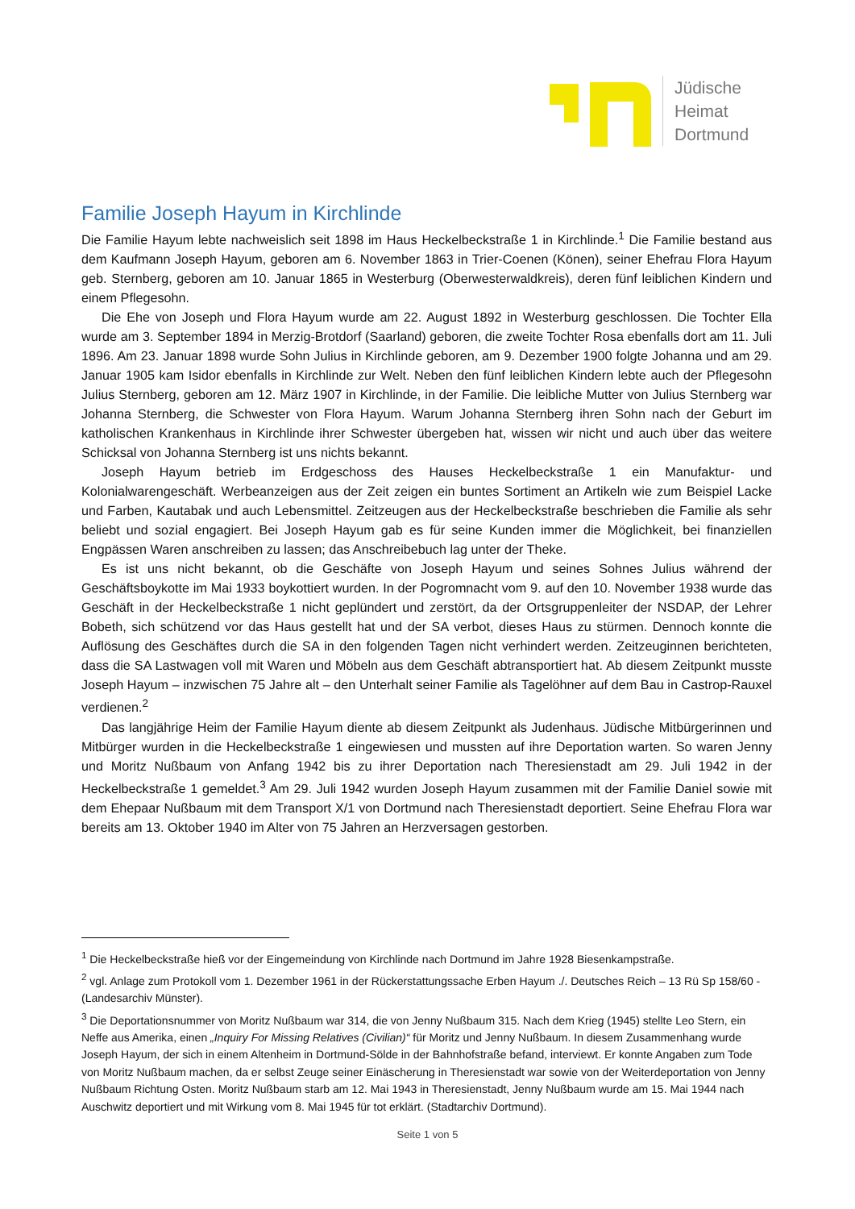Jüdische
Heimat
Dortmund
Familie Joseph Hayum in Kirchlinde
Die Familie Hayum lebte nachweislich seit 1898 im Haus Heckelbeckstraße 1 in Kirchlinde.<sup>1</sup> Die Familie bestand aus dem Kaufmann Joseph Hayum, geboren am 6. November 1863 in Trier-Coenen (Könen), seiner Ehefrau Flora Hayum geb. Sternberg, geboren am 10. Januar 1865 in Westerburg (Oberwesterwaldkreis), deren fünf leiblichen Kindern und einem Pflegesohn.
Die Ehe von Joseph und Flora Hayum wurde am 22. August 1892 in Westerburg geschlossen. Die Tochter Ella wurde am 3. September 1894 in Merzig-Brotdorf (Saarland) geboren, die zweite Tochter Rosa ebenfalls dort am 11. Juli 1896. Am 23. Januar 1898 wurde Sohn Julius in Kirchlinde geboren, am 9. Dezember 1900 folgte Johanna und am 29. Januar 1905 kam Isidor ebenfalls in Kirchlinde zur Welt. Neben den fünf leiblichen Kindern lebte auch der Pflegesohn Julius Sternberg, geboren am 12. März 1907 in Kirchlinde, in der Familie. Die leibliche Mutter von Julius Sternberg war Johanna Sternberg, die Schwester von Flora Hayum. Warum Johanna Sternberg ihren Sohn nach der Geburt im katholischen Krankenhaus in Kirchlinde ihrer Schwester übergeben hat, wissen wir nicht und auch über das weitere Schicksal von Johanna Sternberg ist uns nichts bekannt.
Joseph Hayum betrieb im Erdgeschoss des Hauses Heckelbeckstraße 1 ein Manufaktur- und Kolonialwarengeschäft. Werbeanzeigen aus der Zeit zeigen ein buntes Sortiment an Artikeln wie zum Beispiel Lacke und Farben, Kautabak und auch Lebensmittel. Zeitzeugen aus der Heckelbeckstraße beschrieben die Familie als sehr beliebt und sozial engagiert. Bei Joseph Hayum gab es für seine Kunden immer die Möglichkeit, bei finanziellen Engpässen Waren anschreiben zu lassen; das Anschreibebuch lag unter der Theke.
Es ist uns nicht bekannt, ob die Geschäfte von Joseph Hayum und seines Sohnes Julius während der Geschäftsboykotte im Mai 1933 boykottiert wurden. In der Pogromnacht vom 9. auf den 10. November 1938 wurde das Geschäft in der Heckelbeckstraße 1 nicht geplündert und zerstört, da der Ortsgruppenleiter der NSDAP, der Lehrer Bobeth, sich schützend vor das Haus gestellt hat und der SA verbot, dieses Haus zu stürmen. Dennoch konnte die Auflösung des Geschäftes durch die SA in den folgenden Tagen nicht verhindert werden. Zeitzeuginnen berichteten, dass die SA Lastwagen voll mit Waren und Möbeln aus dem Geschäft abtransportiert hat. Ab diesem Zeitpunkt musste Joseph Hayum – inzwischen 75 Jahre alt – den Unterhalt seiner Familie als Tagelöhner auf dem Bau in Castrop-Rauxel verdienen.<sup>2</sup>
Das langjährige Heim der Familie Hayum diente ab diesem Zeitpunkt als Judenhaus. Jüdische Mitbürgerinnen und Mitbürger wurden in die Heckelbeckstraße 1 eingewiesen und mussten auf ihre Deportation warten. So waren Jenny und Moritz Nußbaum von Anfang 1942 bis zu ihrer Deportation nach Theresienstadt am 29. Juli 1942 in der Heckelbeckstraße 1 gemeldet.<sup>3</sup> Am 29. Juli 1942 wurden Joseph Hayum zusammen mit der Familie Daniel sowie mit dem Ehepaar Nußbaum mit dem Transport X/1 von Dortmund nach Theresienstadt deportiert. Seine Ehefrau Flora war bereits am 13. Oktober 1940 im Alter von 75 Jahren an Herzversagen gestorben.
<sup>1</sup> Die Heckelbeckstraße hieß vor der Eingemeindung von Kirchlinde nach Dortmund im Jahre 1928 Biesenkampstraße.
<sup>2</sup> vgl. Anlage zum Protokoll vom 1. Dezember 1961 in der Rückerstattungssache Erben Hayum ./. Deutsches Reich – 13 Rü Sp 158/60 - (Landesarchiv Münster).
<sup>3</sup> Die Deportationsnummer von Moritz Nußbaum war 314, die von Jenny Nußbaum 315. Nach dem Krieg (1945) stellte Leo Stern, ein Neffe aus Amerika, einen „Inquiry For Missing Relatives (Civilian)“ für Moritz und Jenny Nußbaum. In diesem Zusammenhang wurde Joseph Hayum, der sich in einem Altenheim in Dortmund-Sölde in der Bahnhofstraße befand, interviewt. Er konnte Angaben zum Tode von Moritz Nußbaum machen, da er selbst Zeuge seiner Einäscherung in Theresienstadt war sowie von der Weiterdeportation von Jenny Nußbaum Richtung Osten. Moritz Nußbaum starb am 12. Mai 1943 in Theresienstadt, Jenny Nußbaum wurde am 15. Mai 1944 nach Auschwitz deportiert und mit Wirkung vom 8. Mai 1945 für tot erklärt. (Stadtarchiv Dortmund).
Seite 1 von 5